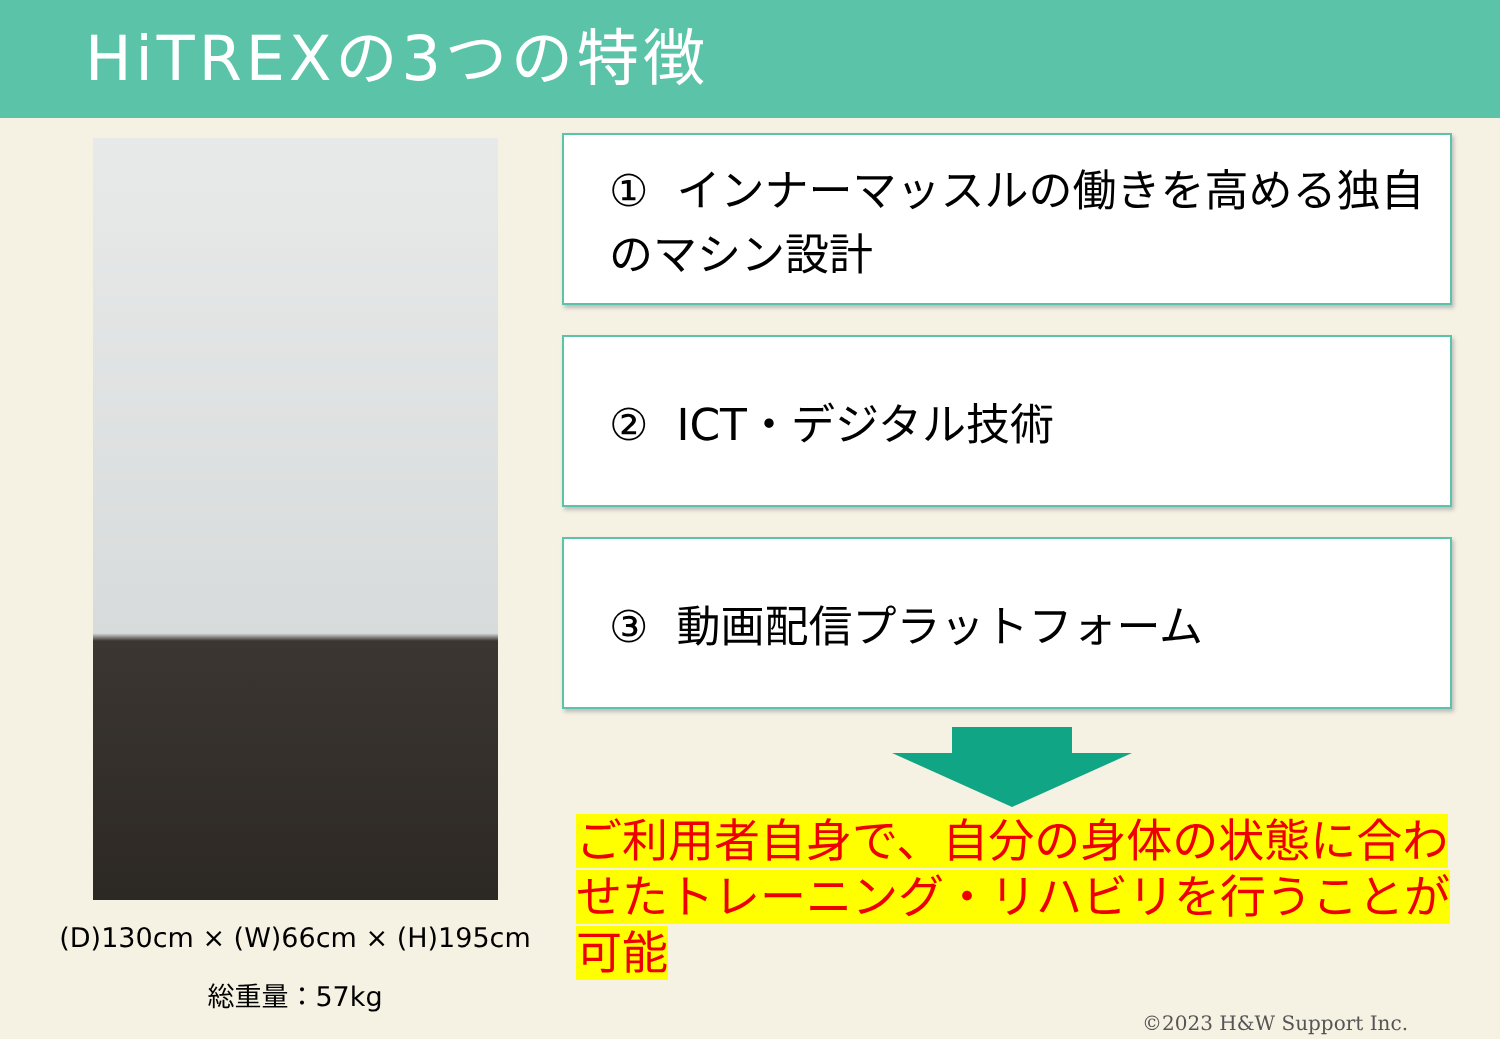HiTREXの3つの特徴
(D)130cm × (W)66cm × (H)195cm
総重量：57kg
① インナーマッスルの働きを高める独自のマシン設計
② ICT・デジタル技術
③ 動画配信プラットフォーム
ご利用者自身で、自分の身体の状態に合わせたトレーニング・リハビリを行うことが可能
©2023 H&W Support Inc.